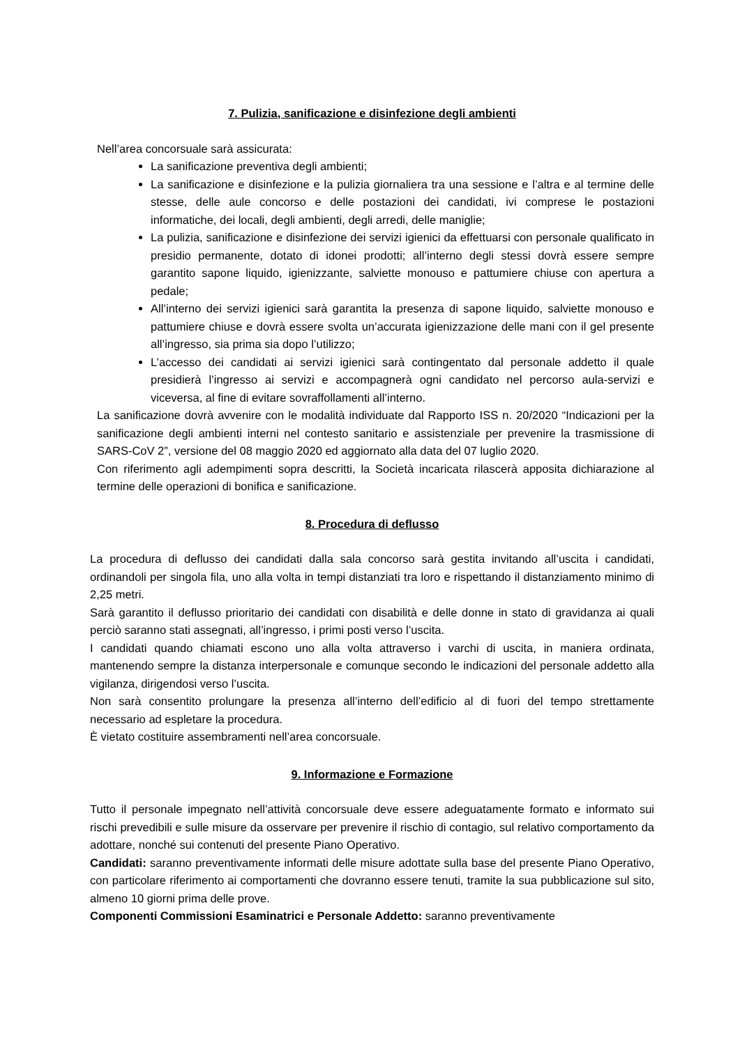7. Pulizia, sanificazione e disinfezione degli ambienti
Nell’area concorsuale sarà assicurata:
La sanificazione preventiva degli ambienti;
La sanificazione e disinfezione e la pulizia giornaliera tra una sessione e l’altra e al termine delle stesse, delle aule concorso e delle postazioni dei candidati, ivi comprese le postazioni informatiche, dei locali, degli ambienti, degli arredi, delle maniglie;
La pulizia, sanificazione e disinfezione dei servizi igienici da effettuarsi con personale qualificato in presidio permanente, dotato di idonei prodotti; all’interno degli stessi dovrà essere sempre garantito sapone liquido, igienizzante, salviette monouso e pattumiere chiuse con apertura a pedale;
All’interno dei servizi igienici sarà garantita la presenza di sapone liquido, salviette monouso e pattumiere chiuse e dovrà essere svolta un’accurata igienizzazione delle mani con il gel presente all’ingresso, sia prima sia dopo l’utilizzo;
L’accesso dei candidati ai servizi igienici sarà contingentato dal personale addetto il quale presidierà l’ingresso ai servizi e accompagnerà ogni candidato nel percorso aula-servizi e viceversa, al fine di evitare sovraffollamenti all’interno.
La sanificazione dovrà avvenire con le modalità individuate dal Rapporto ISS n. 20/2020 “Indicazioni per la sanificazione degli ambienti interni nel contesto sanitario e assistenziale per prevenire la trasmissione di SARS-CoV 2”, versione del 08 maggio 2020 ed aggiornato alla data del 07 luglio 2020.
Con riferimento agli adempimenti sopra descritti, la Società incaricata rilascerà apposita dichiarazione al termine delle operazioni di bonifica e sanificazione.
8. Procedura di deflusso
La procedura di deflusso dei candidati dalla sala concorso sarà gestita invitando all’uscita i candidati, ordinandoli per singola fila, uno alla volta in tempi distanziati tra loro e rispettando il distanziamento minimo di 2,25 metri.
Sarà garantito il deflusso prioritario dei candidati con disabilità e delle donne in stato di gravidanza ai quali perciò saranno stati assegnati, all’ingresso, i primi posti verso l’uscita.
I candidati quando chiamati escono uno alla volta attraverso i varchi di uscita, in maniera ordinata, mantenendo sempre la distanza interpersonale e comunque secondo le indicazioni del personale addetto alla vigilanza, dirigendosi verso l’uscita.
Non sarà consentito prolungare la presenza all’interno dell’edificio al di fuori del tempo strettamente necessario ad espletare la procedura.
È vietato costituire assembramenti nell’area concorsuale.
9. Informazione e Formazione
Tutto il personale impegnato nell’attività concorsuale deve essere adeguatamente formato e informato sui rischi prevedibili e sulle misure da osservare per prevenire il rischio di contagio, sul relativo comportamento da adottare, nonché sui contenuti del presente Piano Operativo.
Candidati: saranno preventivamente informati delle misure adottate sulla base del presente Piano Operativo, con particolare riferimento ai comportamenti che dovranno essere tenuti, tramite la sua pubblicazione sul sito, almeno 10 giorni prima delle prove.
Componenti Commissioni Esaminatrici e Personale Addetto: saranno preventivamente